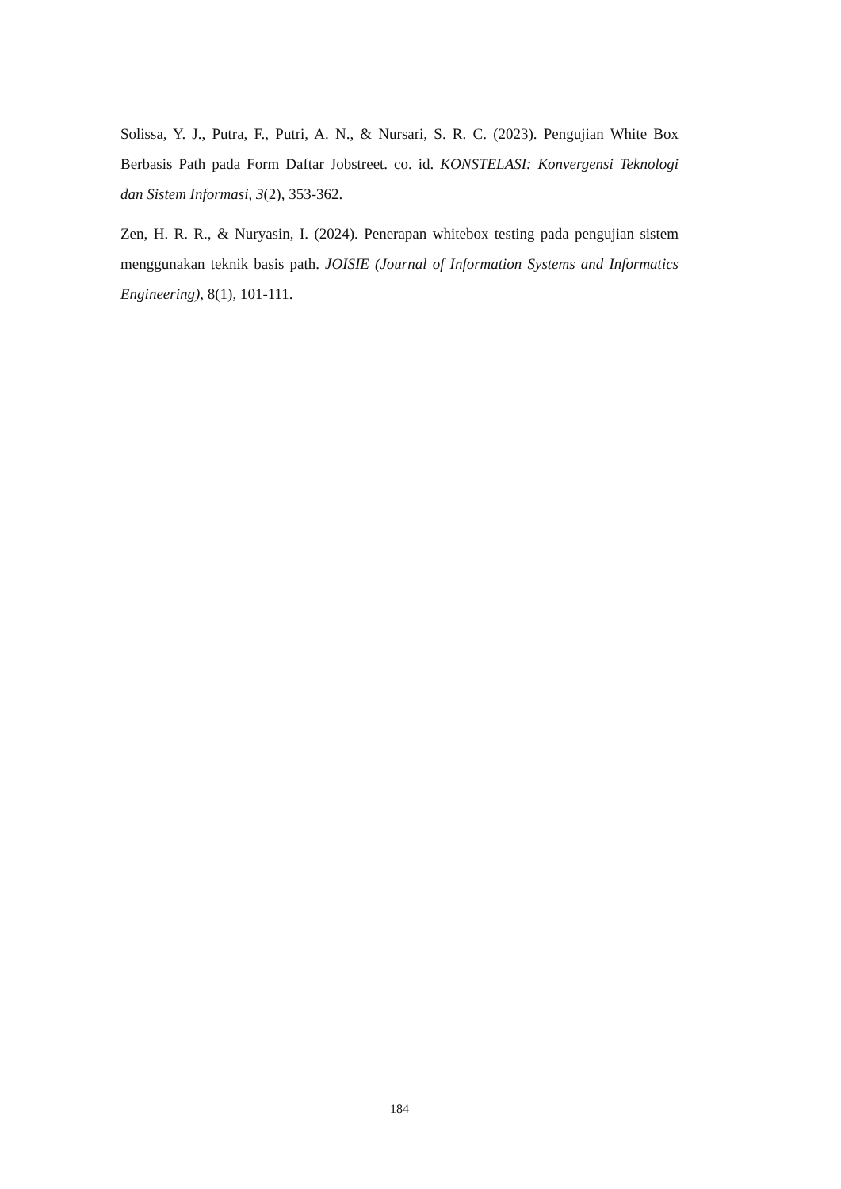Solissa, Y. J., Putra, F., Putri, A. N., & Nursari, S. R. C. (2023). Pengujian White Box Berbasis Path pada Form Daftar Jobstreet. co. id. KONSTELASI: Konvergensi Teknologi dan Sistem Informasi, 3(2), 353-362.
Zen, H. R. R., & Nuryasin, I. (2024). Penerapan whitebox testing pada pengujian sistem menggunakan teknik basis path. JOISIE (Journal of Information Systems and Informatics Engineering), 8(1), 101-111.
184